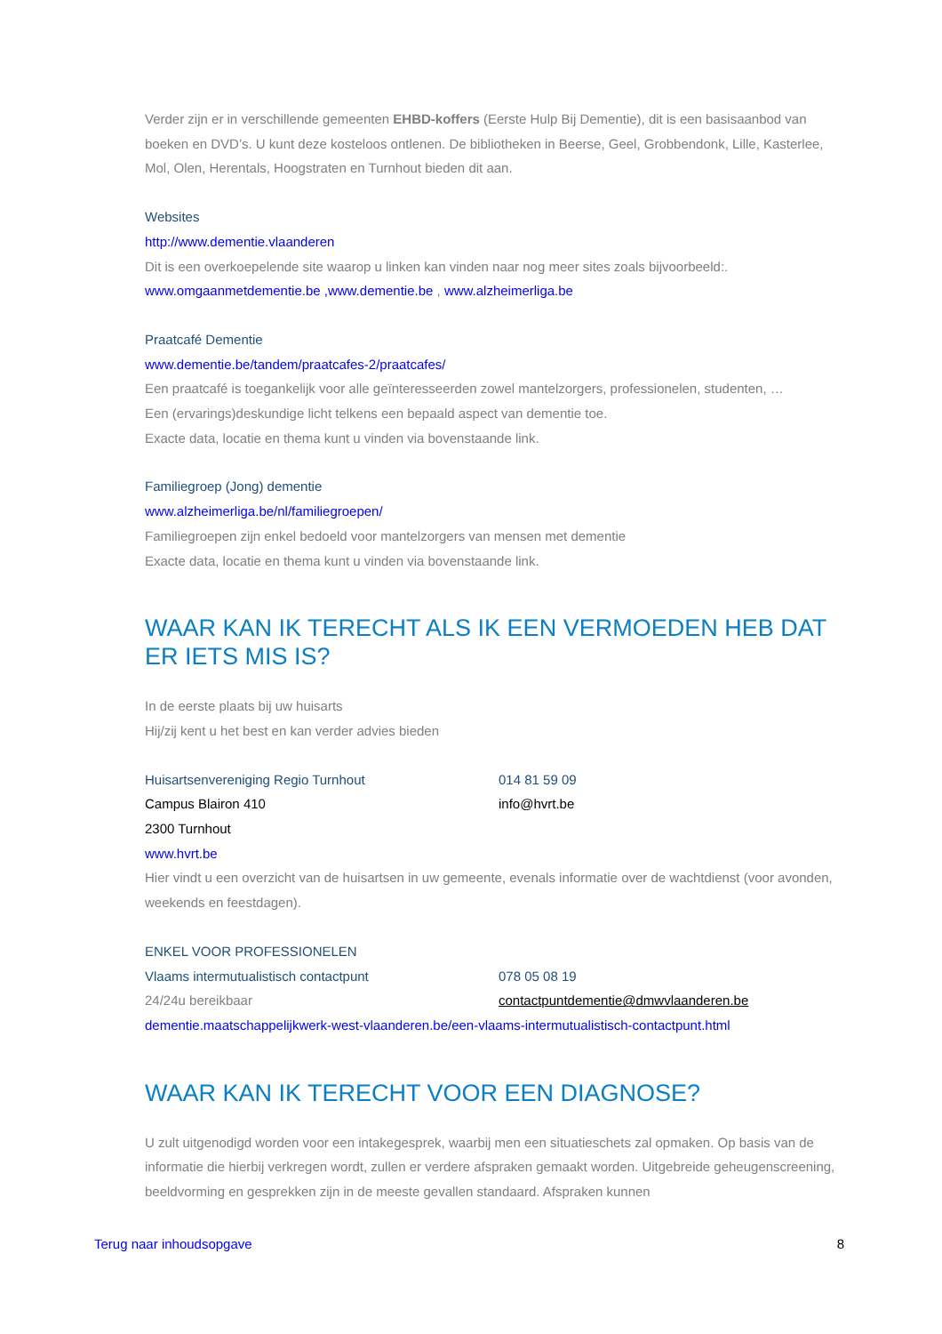Verder zijn er in verschillende gemeenten EHBD-koffers (Eerste Hulp Bij Dementie), dit is een basisaanbod van boeken en DVD’s. U kunt deze kosteloos ontlenen. De bibliotheken in Beerse, Geel, Grobbendonk, Lille, Kasterlee, Mol, Olen, Herentals, Hoogstraten en Turnhout bieden dit aan.
Websites
http://www.dementie.vlaanderen
Dit is een overkoepelende site waarop u linken kan vinden naar nog meer sites zoals bijvoorbeeld:.
www.omgaanmetdementie.be ,www.dementie.be , www.alzheimerliga.be
Praatcafé Dementie
www.dementie.be/tandem/praatcafes-2/praatcafes/
Een praatcafé is toegankelijk voor alle geïnteresseerden zowel mantelzorgers, professionelen, studenten, …
Een (ervarings)deskundige licht telkens een bepaald aspect van dementie toe.
Exacte data, locatie en thema kunt u vinden via bovenstaande link.
Familiegroep (Jong) dementie
www.alzheimerliga.be/nl/familiegroepen/
Familiegroepen zijn enkel bedoeld voor mantelzorgers van mensen met dementie
Exacte data, locatie en thema kunt u vinden via bovenstaande link.
WAAR KAN IK TERECHT ALS IK EEN VERMOEDEN HEB DAT ER IETS MIS IS?
In de eerste plaats bij uw huisarts
Hij/zij kent u het best en kan verder advies bieden
Huisartsenvereniging Regio Turnhout 014 81 59 09
Campus Blairon 410 info@hvrt.be
2300 Turnhout
www.hvrt.be
Hier vindt u een overzicht van de huisartsen in uw gemeente, evenals informatie over de wachtdienst (voor avonden, weekends en feestdagen).
ENKEL VOOR PROFESSIONELEN
Vlaams intermutualistisch contactpunt 078 05 08 19
24/24u bereikbaar contactpuntdementie@dmwvlaanderen.be
dementie.maatschappelijkwerk-west-vlaanderen.be/een-vlaams-intermutualistisch-contactpunt.html
WAAR KAN IK TERECHT VOOR EEN DIAGNOSE?
U zult uitgenodigd worden voor een intakegesprek, waarbij men een situatieschets zal opmaken. Op basis van de informatie die hierbij verkregen wordt, zullen er verdere afspraken gemaakt worden. Uitgebreide geheugenscreening, beeldvorming en gesprekken zijn in de meeste gevallen standaard. Afspraken kunnen
Terug naar inhoudsopgave 8